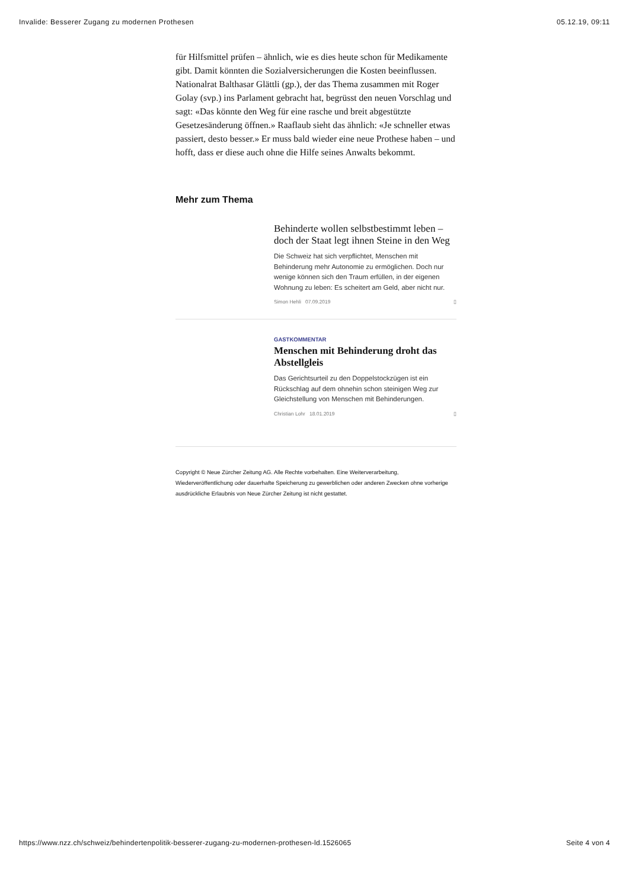Invalide: Besserer Zugang zu modernen Prothesen 05.12.19, 09:11
für Hilfsmittel prüfen – ähnlich, wie es dies heute schon für Medikamente gibt. Damit könnten die Sozialversicherungen die Kosten beeinflussen. Nationalrat Balthasar Glättli (gp.), der das Thema zusammen mit Roger Golay (svp.) ins Parlament gebracht hat, begrüsst den neuen Vorschlag und sagt: «Das könnte den Weg für eine rasche und breit abgestützte Gesetzesänderung öffnen.» Raaflaub sieht das ähnlich: «Je schneller etwas passiert, desto besser.» Er muss bald wieder eine neue Prothese haben – und hofft, dass er diese auch ohne die Hilfe seines Anwalts bekommt.
Mehr zum Thema
Behinderte wollen selbstbestimmt leben – doch der Staat legt ihnen Steine in den Weg
Die Schweiz hat sich verpflichtet, Menschen mit Behinderung mehr Autonomie zu ermöglichen. Doch nur wenige können sich den Traum erfüllen, in der eigenen Wohnung zu leben: Es scheitert am Geld, aber nicht nur.
Simon Hehli 07.09.2019 ▯
GASTKOMMENTAR
Menschen mit Behinderung droht das Abstellgleis
Das Gerichtsurteil zu den Doppelstockzügen ist ein Rückschlag auf dem ohnehin schon steinigen Weg zur Gleichstellung von Menschen mit Behinderungen.
Christian Lohr 18.01.2019 ▯
Copyright © Neue Zürcher Zeitung AG. Alle Rechte vorbehalten. Eine Weiterverarbeitung, Wiederveröffentlichung oder dauerhafte Speicherung zu gewerblichen oder anderen Zwecken ohne vorherige ausdrückliche Erlaubnis von Neue Zürcher Zeitung ist nicht gestattet.
https://www.nzz.ch/schweiz/behindertenpolitik-besserer-zugang-zu-modernen-prothesen-ld.1526065 Seite 4 von 4